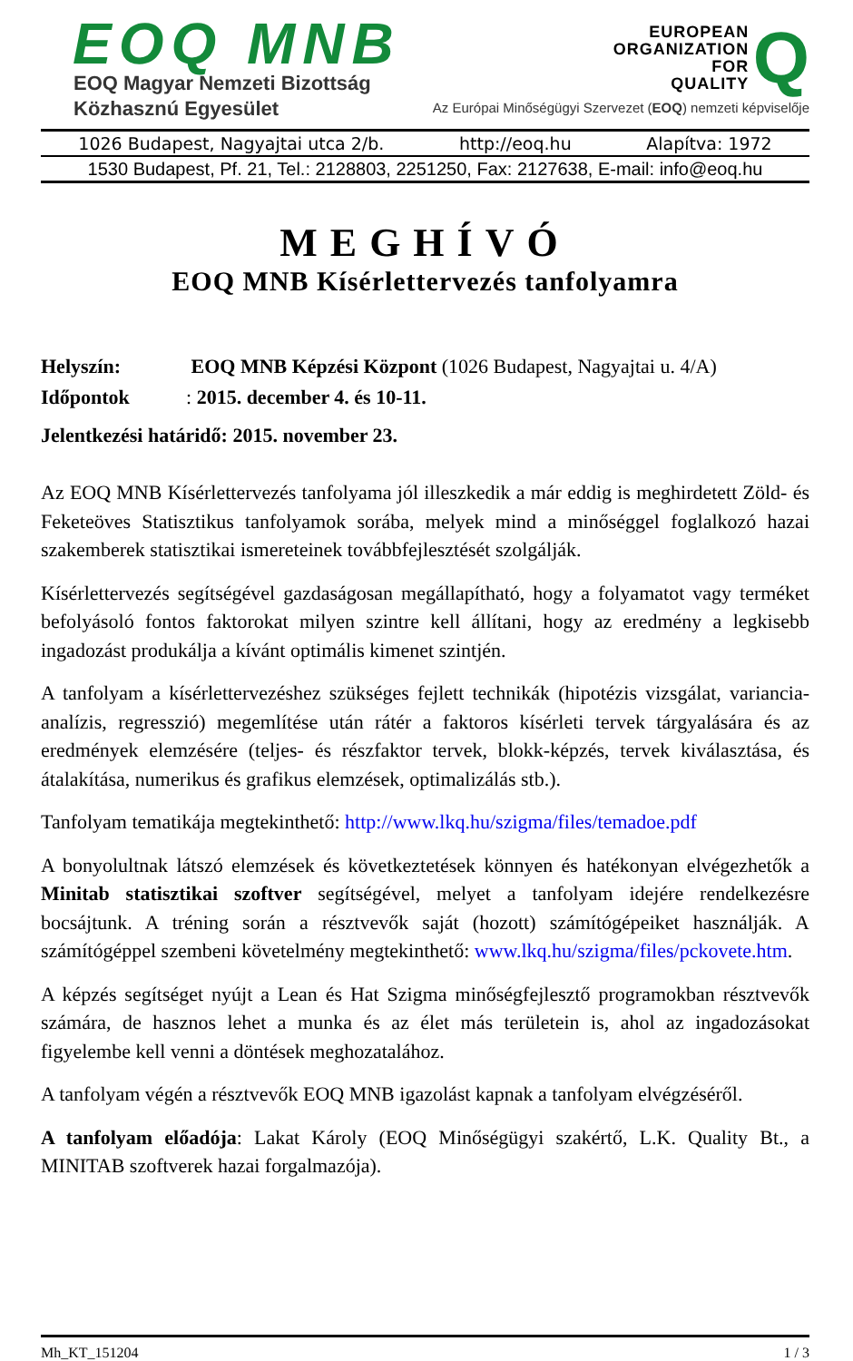EOQ MNB
EOQ Magyar Nemzeti Bizottság
Közhasznú Egyesület
EUROPEAN
ORGANIZATION
FOR
QUALITY Q
Az Európai Minőségügyi Szervezet (EOQ) nemzeti képviselője
1026 Budapest, Nagyajtai utca 2/b. http://eoq.hu Alapítva: 1972
1530 Budapest, Pf. 21, Tel.: 2128803, 2251250, Fax: 2127638, E-mail: info@eoq.hu
MEGHÍVÓ
EOQ MNB Kísérlettervezés tanfolyamra
Helyszín: EOQ MNB Képzési Központ (1026 Budapest, Nagyajtai u. 4/A)
Időpontok: 2015. december 4. és 10-11.
Jelentkezési határidő: 2015. november 23.
Az EOQ MNB Kísérlettervezés tanfolyama jól illeszkedik a már eddig is meghirdetett Zöld- és Feketeöves Statisztikus tanfolyamok sorába, melyek mind a minőséggel foglalkozó hazai szakemberek statisztikai ismereteinek továbbfejlesztését szolgálják.
Kísérlettervezés segítségével gazdaságosan megállapítható, hogy a folyamatot vagy terméket befolyásoló fontos faktorokat milyen szintre kell állítani, hogy az eredmény a legkisebb ingadozást produkálja a kívánt optimális kimenet szintjén.
A tanfolyam a kísérlettervezéshez szükséges fejlett technikák (hipotézis vizsgálat, variancia-analízis, regresszió) megemlítése után rátér a faktoros kísérleti tervek tárgyalására és az eredmények elemzésére (teljes- és részfaktor tervek, blokk-képzés, tervek kiválasztása, és átalakítása, numerikus és grafikus elemzések, optimalizálás stb.).
Tanfolyam tematikája megtekinthető: http://www.lkq.hu/szigma/files/temadoe.pdf
A bonyolultnak látszó elemzések és következtetések könnyen és hatékonyan elvégezhetők a Minitab statisztikai szoftver segítségével, melyet a tanfolyam idejére rendelkezésre bocsájtunk. A tréning során a résztvevők saját (hozott) számítógépeiket használják. A számítógéppel szembeni követelmény megtekinthető: www.lkq.hu/szigma/files/pckovete.htm.
A képzés segítséget nyújt a Lean és Hat Szigma minőségfejlesztő programokban résztvevők számára, de hasznos lehet a munka és az élet más területein is, ahol az ingadozásokat figyelembe kell venni a döntések meghozatalához.
A tanfolyam végén a résztvevők EOQ MNB igazolást kapnak a tanfolyam elvégzéséről.
A tanfolyam előadója: Lakat Károly (EOQ Minőségügyi szakértő, L.K. Quality Bt., a MINITAB szoftverek hazai forgalmazója).
Mh_KT_151204 1 / 3